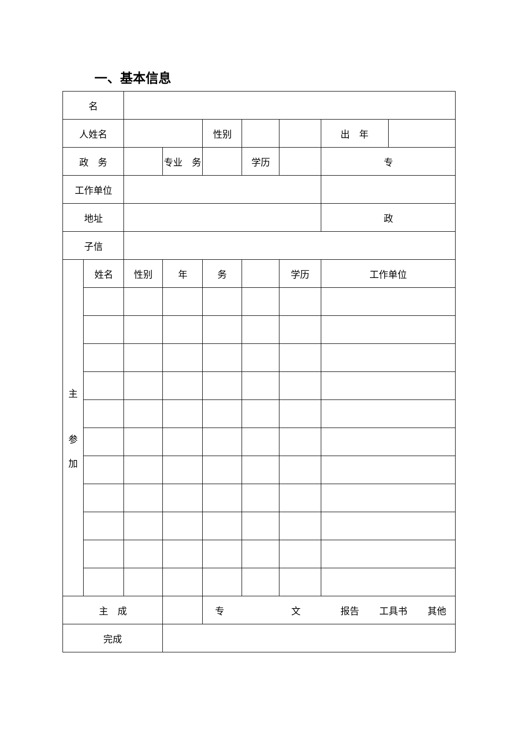一、基本信息
| 名 | | | | | | | |
| 人姓名 | | | | 性别 | | | / 出 年 / / |
| 政 务 | | | 专业 务 | | 学历 | | 专 |
| 工作单位 | | | | | | | |
| 地址 | | | | | | | 政 |
| 子信 | | | | | | | |
| 主 参 加 | 姓名 | 性别 | 年 | 务 | | 学历 | 工作单位 |
| 主 成 | | | | 专 文 报告 工具书 其他 | | | |
| 完成 | | | | | | | |